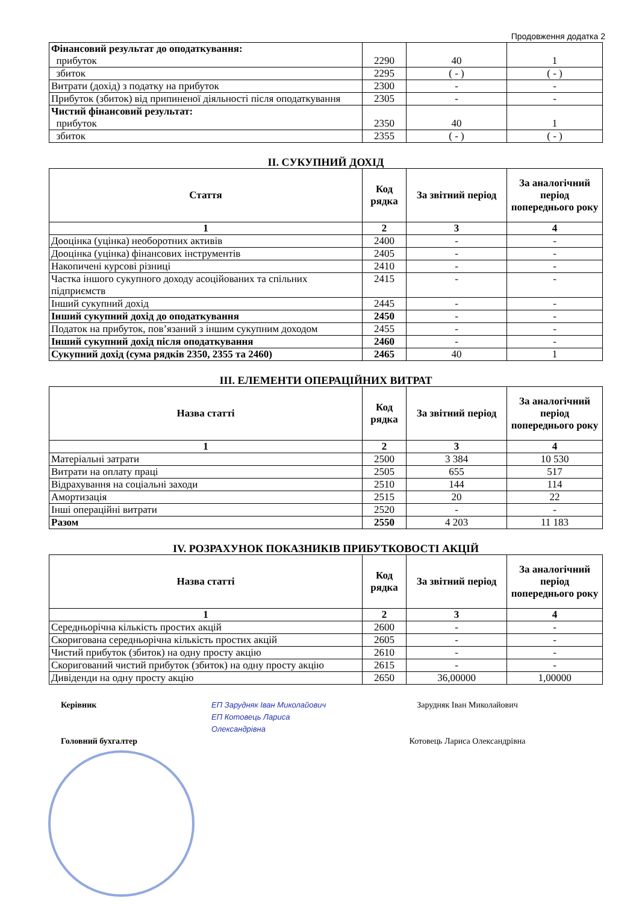Продовження додатка 2
| Фінансовий результат до оподаткування: прибуток | 2290 | 40 | 1 |
| збиток | 2295 | ( - ) | ( - ) |
| Витрати (дохід) з податку на прибуток | 2300 | - | - |
| Прибуток (збиток) від припиненої діяльності після оподаткування | 2305 | - | - |
| Чистий фінансовий результат: прибуток | 2350 | 40 | 1 |
| збиток | 2355 | ( - ) | ( - ) |
II. СУКУПНИЙ ДОХІД
| Стаття | Код рядка | За звітний період | За аналогічний період попереднього року |
| --- | --- | --- | --- |
| 1 | 2 | 3 | 4 |
| Дооцінка (уцінка) необоротних активів | 2400 | - | - |
| Дооцінка (уцінка) фінансових інструментів | 2405 | - | - |
| Накопичені курсові різниці | 2410 | - | - |
| Частка іншого сукупного доходу асоційованих та спільних підприємств | 2415 | - | - |
| Інший сукупний дохід | 2445 | - | - |
| Інший сукупний дохід до оподаткування | 2450 | - | - |
| Податок на прибуток, пов’язаний з іншим сукупним доходом | 2455 | - | - |
| Інший сукупний дохід після оподаткування | 2460 | - | - |
| Сукупний дохід (сума рядків 2350, 2355 та 2460) | 2465 | 40 | 1 |
III. ЕЛЕМЕНТИ ОПЕРАЦІЙНИХ ВИТРАТ
| Назва статті | Код рядка | За звітний період | За аналогічний період попереднього року |
| --- | --- | --- | --- |
| 1 | 2 | 3 | 4 |
| Матеріальні затрати | 2500 | 3 384 | 10 530 |
| Витрати на оплату праці | 2505 | 655 | 517 |
| Відрахування на соціальні заходи | 2510 | 144 | 114 |
| Амортизація | 2515 | 20 | 22 |
| Інші операційні витрати | 2520 | - | - |
| Разом | 2550 | 4 203 | 11 183 |
IV. РОЗРАХУНОК ПОКАЗНИКІВ ПРИБУТКОВОСТІ АКЦІЙ
| Назва статті | Код рядка | За звітний період | За аналогічний період попереднього року |
| --- | --- | --- | --- |
| 1 | 2 | 3 | 4 |
| Середньорічна кількість простих акцій | 2600 | - | - |
| Скоригована середньорічна кількість простих акцій | 2605 | - | - |
| Чистий прибуток (збиток) на одну просту акцію | 2610 | - | - |
| Скоригований чистий прибуток (збиток) на одну просту акцію | 2615 | - | - |
| Дивіденди на одну просту акцію | 2650 | 36,00000 | 1,00000 |
Керівник
Головний бухгалтер
ЕП Зарудняк Іван Миколайович
ЕП Котовець Лариса Олександрівна
Зарудняк Іван Миколайович
Котовець Лариса Олександрівна